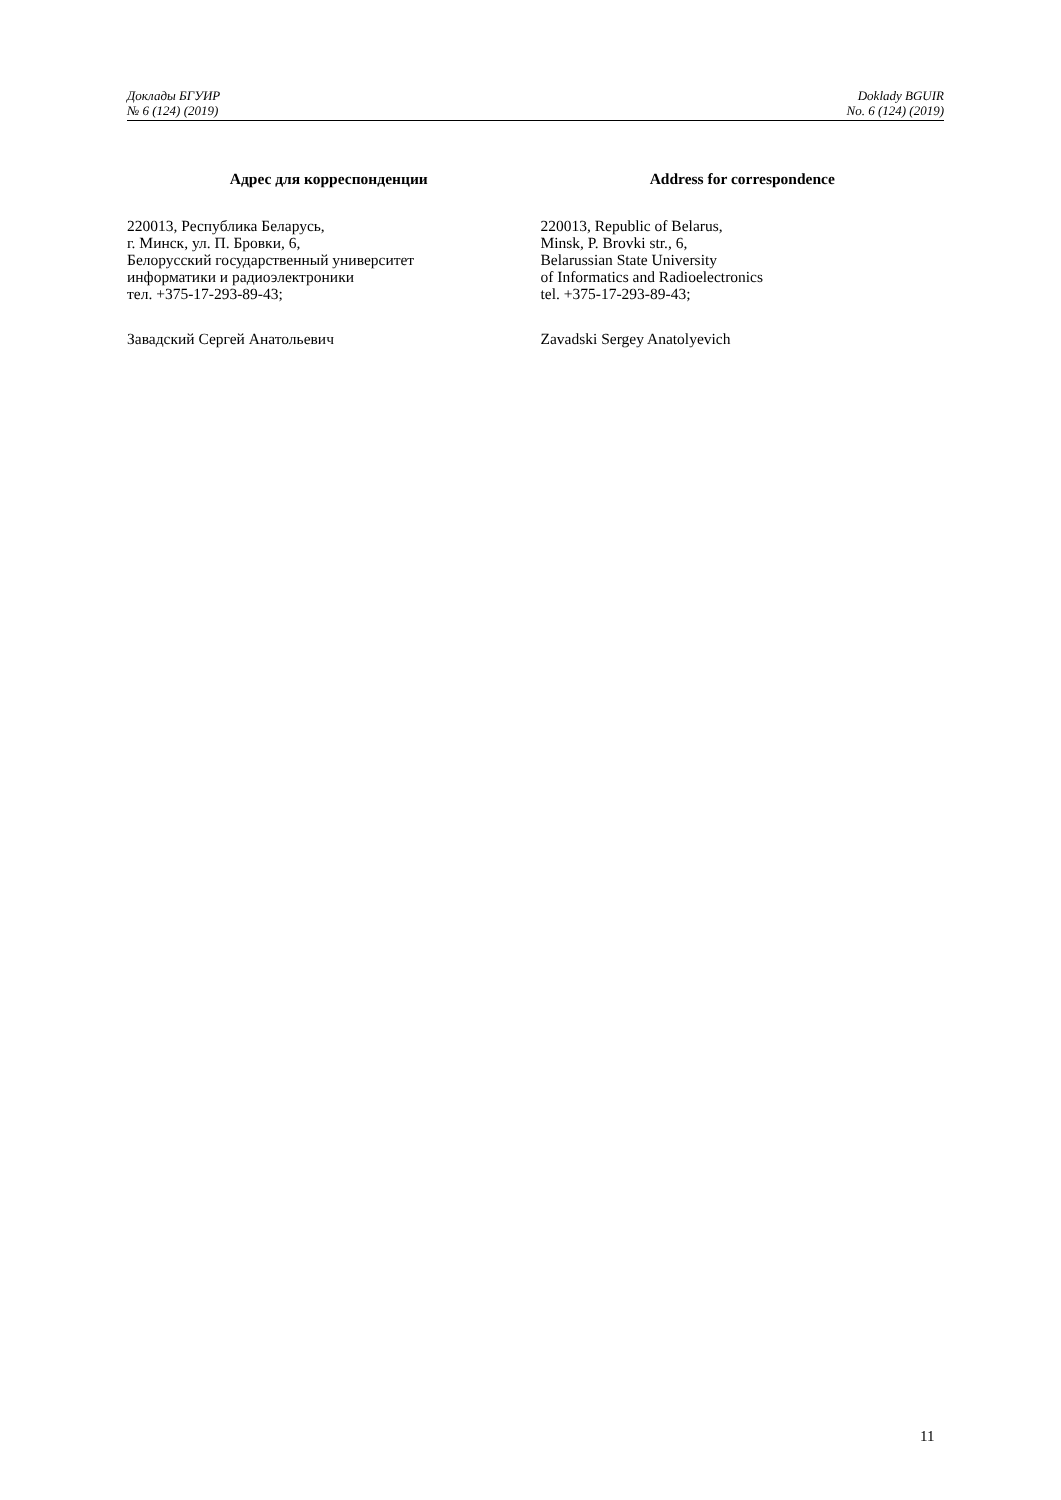Доклады БГУИР
№ 6 (124) (2019)
Doklady BGUIR
No. 6 (124) (2019)
Адрес для корреспонденции
220013, Республика Беларусь,
г. Минск, ул. П. Бровки, 6,
Белорусский государственный университет
информатики и радиоэлектроники
тел. +375-17-293-89-43;
Завадский Сергей Анатольевич
Address for correspondence
220013, Republic of Belarus,
Minsk, P. Brovki str., 6,
Belarussian State University
of Informatics and Radioelectronics
tel. +375-17-293-89-43;
Zavadski Sergey Anatolyevich
11